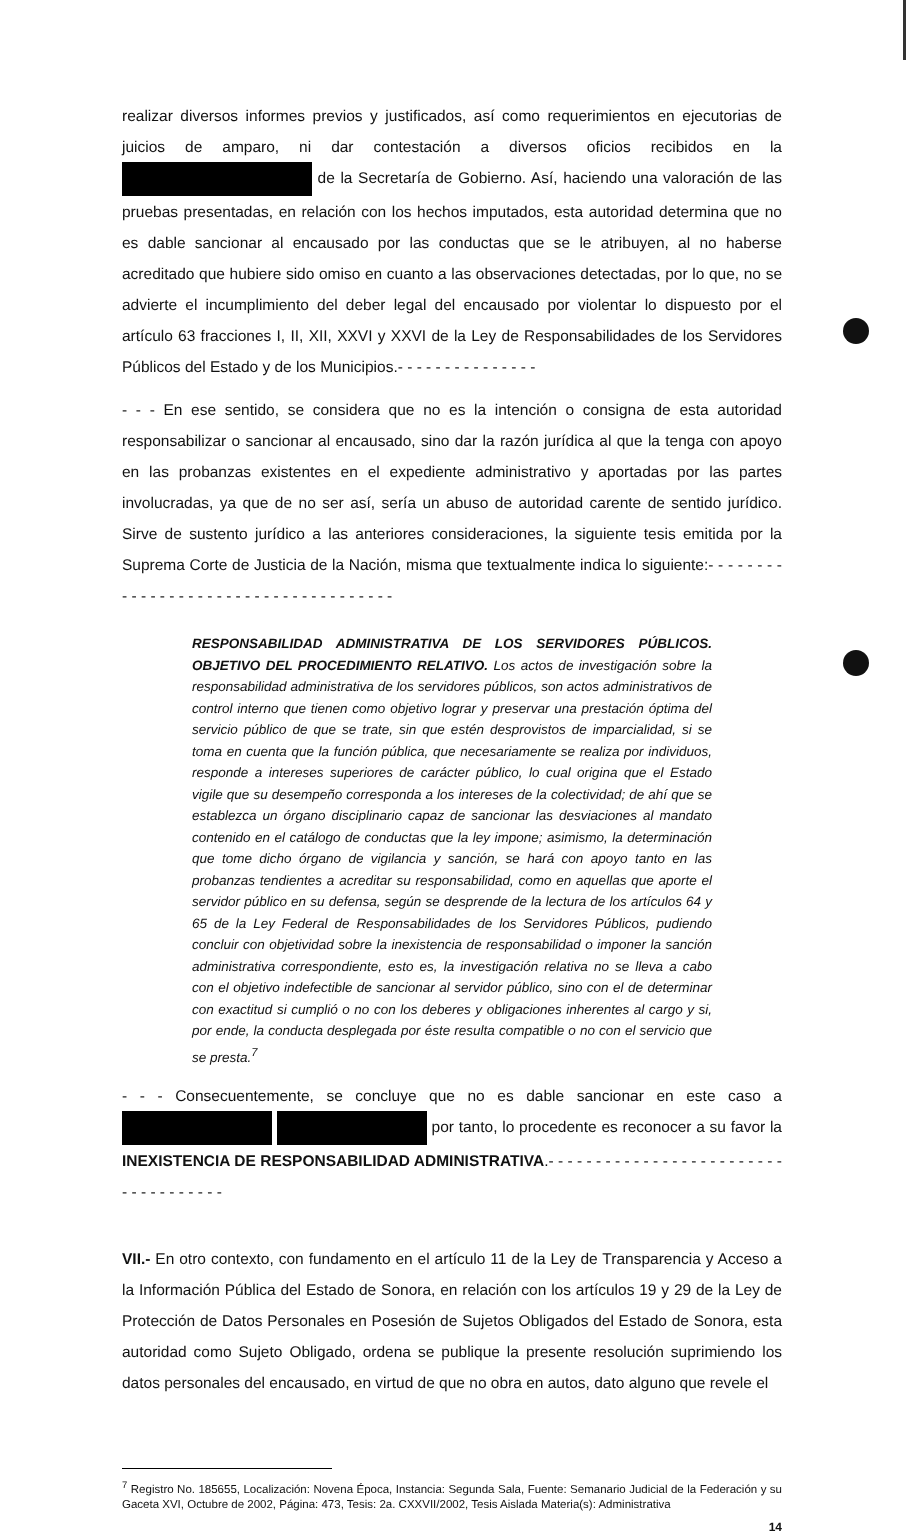realizar diversos informes previos y justificados, así como requerimientos en ejecutorias de juicios de amparo, ni dar contestación a diversos oficios recibidos en la de la Secretaría de Gobierno. Así, haciendo una valoración de las pruebas presentadas, en relación con los hechos imputados, esta autoridad determina que no es dable sancionar al encausado por las conductas que se le atribuyen, al no haberse acreditado que hubiere sido omiso en cuanto a las observaciones detectadas, por lo que, no se advierte el incumplimiento del deber legal del encausado por violentar lo dispuesto por el artículo 63 fracciones I, II, XII, XXVI y XXVI de la Ley de Responsabilidades de los Servidores Públicos del Estado y de los Municipios.- - - - - - - - - - - - - - -
- - - En ese sentido, se considera que no es la intención o consigna de esta autoridad responsabilizar o sancionar al encausado, sino dar la razón jurídica al que la tenga con apoyo en las probanzas existentes en el expediente administrativo y aportadas por las partes involucradas, ya que de no ser así, sería un abuso de autoridad carente de sentido jurídico. Sirve de sustento jurídico a las anteriores consideraciones, la siguiente tesis emitida por la Suprema Corte de Justicia de la Nación, misma que textualmente indica lo siguiente:- - - - - - - - - - - - - - - - - - - - - - - - - - - - - - - - - - - - -
RESPONSABILIDAD ADMINISTRATIVA DE LOS SERVIDORES PÚBLICOS. OBJETIVO DEL PROCEDIMIENTO RELATIVO. Los actos de investigación sobre la responsabilidad administrativa de los servidores públicos, son actos administrativos de control interno que tienen como objetivo lograr y preservar una prestación óptima del servicio público de que se trate, sin que estén desprovistos de imparcialidad, si se toma en cuenta que la función pública, que necesariamente se realiza por individuos, responde a intereses superiores de carácter público, lo cual origina que el Estado vigile que su desempeño corresponda a los intereses de la colectividad; de ahí que se establezca un órgano disciplinario capaz de sancionar las desviaciones al mandato contenido en el catálogo de conductas que la ley impone; asimismo, la determinación que tome dicho órgano de vigilancia y sanción, se hará con apoyo tanto en las probanzas tendientes a acreditar su responsabilidad, como en aquellas que aporte el servidor público en su defensa, según se desprende de la lectura de los artículos 64 y 65 de la Ley Federal de Responsabilidades de los Servidores Públicos, pudiendo concluir con objetividad sobre la inexistencia de responsabilidad o imponer la sanción administrativa correspondiente, esto es, la investigación relativa no se lleva a cabo con el objetivo indefectible de sancionar al servidor público, sino con el de determinar con exactitud si cumplió o no con los deberes y obligaciones inherentes al cargo y si, por ende, la conducta desplegada por éste resulta compatible o no con el servicio que se presta.<sup>7</sup>
- - - Consecuentemente, se concluye que no es dable sancionar en este caso a por tanto, lo procedente es reconocer a su favor la INEXISTENCIA DE RESPONSABILIDAD ADMINISTRATIVA.- - - - - - - - - - - - - - - - - - - - - - - - - - - - - - - - - - - -
VII.- En otro contexto, con fundamento en el artículo 11 de la Ley de Transparencia y Acceso a la Información Pública del Estado de Sonora, en relación con los artículos 19 y 29 de la Ley de Protección de Datos Personales en Posesión de Sujetos Obligados del Estado de Sonora, esta autoridad como Sujeto Obligado, ordena se publique la presente resolución suprimiendo los datos personales del encausado, en virtud de que no obra en autos, dato alguno que revele el
<sup>7</sup> Registro No. 185655, Localización: Novena Época, Instancia: Segunda Sala, Fuente: Semanario Judicial de la Federación y su Gaceta XVI, Octubre de 2002, Página: 473, Tesis: 2a. CXXVII/2002, Tesis Aislada Materia(s): Administrativa
14